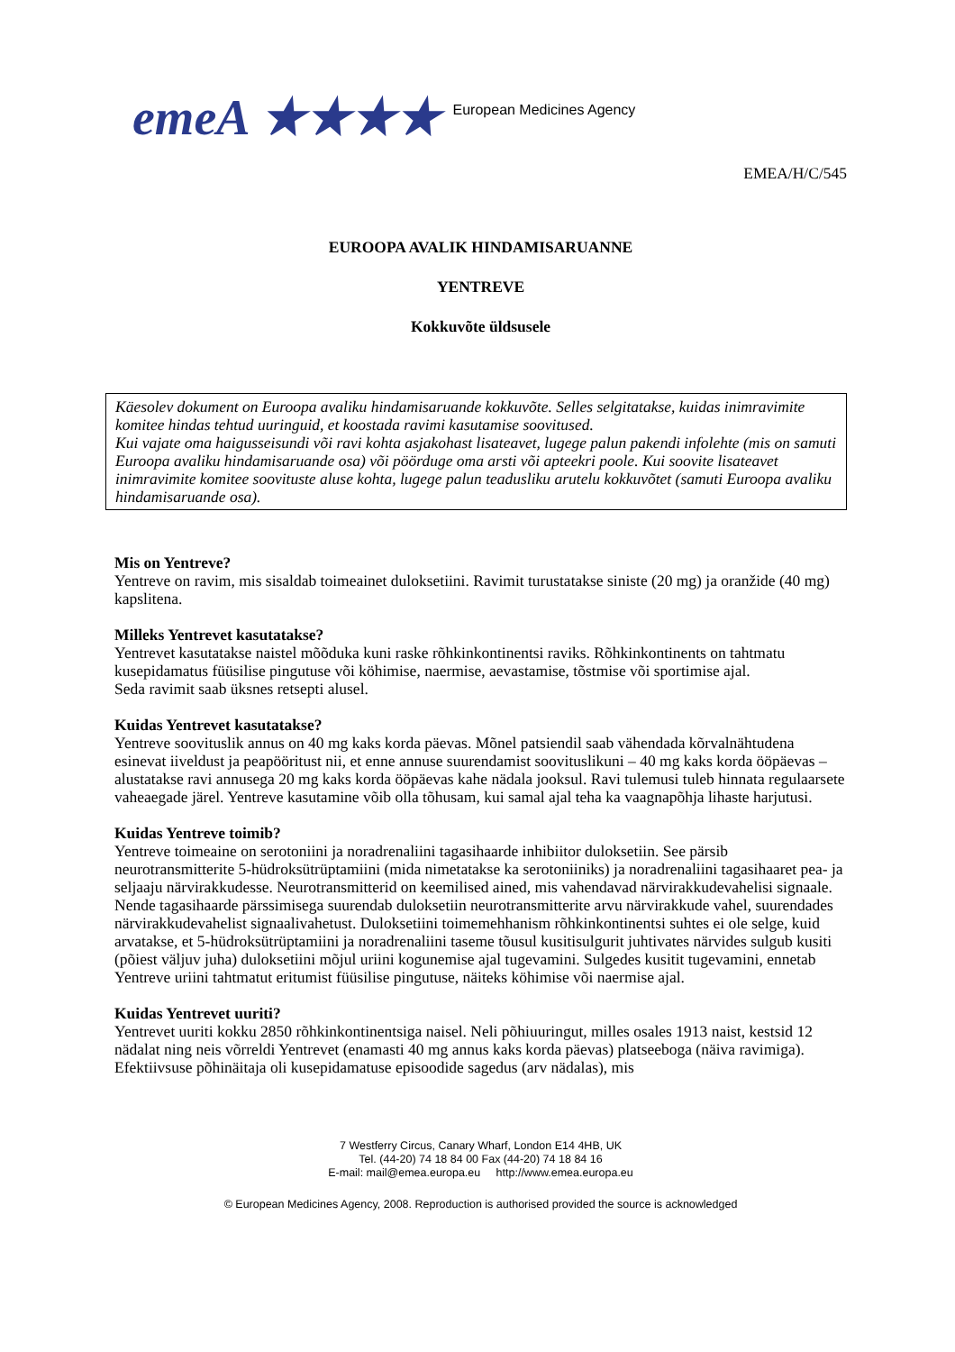emeA ★★★★ European Medicines Agency
EMEA/H/C/545
EUROOPA AVALIK HINDAMISARUANNE
YENTREVE
Kokkuvõte üldsusele
Käesolev dokument on Euroopa avaliku hindamisaruande kokkuvõte. Selles selgitatakse, kuidas inimravimite komitee hindas tehtud uuringuid, et koostada ravimi kasutamise soovitused.
Kui vajate oma haigusseisundi või ravi kohta asjakohast lisateavet, lugege palun pakendi infolehte (mis on samuti Euroopa avaliku hindamisaruande osa) või pöörduge oma arsti või apteekri poole. Kui soovite lisateavet inimravimite komitee soovituste aluse kohta, lugege palun teadusliku arutelu kokkuvõtet (samuti Euroopa avaliku hindamisaruande osa).
Mis on Yentreve?
Yentreve on ravim, mis sisaldab toimeainet duloksetiini. Ravimit turustatakse siniste (20 mg) ja oranžide (40 mg) kapslitena.
Milleks Yentrevet kasutatakse?
Yentrevet kasutatakse naistel mõõduka kuni raske rõhkinkontinentsi raviks. Rõhkinkontinents on tahtmatu kusepidamatus füüsilise pingutuse või köhimise, naermise, aevastamise, tõstmise või sportimise ajal.
Seda ravimit saab üksnes retsepti alusel.
Kuidas Yentrevet kasutatakse?
Yentreve soovituslik annus on 40 mg kaks korda päevas. Mõnel patsiendil saab vähendada kõrvalnähtudena esinevat iiveldust ja peapööritust nii, et enne annuse suurendamist soovituslikuni – 40 mg kaks korda ööpäevas – alustatakse ravi annusega 20 mg kaks korda ööpäevas kahe nädala jooksul. Ravi tulemusi tuleb hinnata regulaarsete vaheaegade järel. Yentreve kasutamine võib olla tõhusam, kui samal ajal teha ka vaagnapõhja lihaste harjutusi.
Kuidas Yentreve toimib?
Yentreve toimeaine on serotoniini ja noradrenaliini tagasihaarde inhibiitor duloksetiin. See pärsib neurotransmitterite 5-hüdroksütrüptamiini (mida nimetatakse ka serotoniiniks) ja noradrenaliini tagasihaaret pea- ja seljaaju närvirakkudesse. Neurotransmitterid on keemilised ained, mis vahendavad närvirakkudevahelisi signaale. Nende tagasihaarde pärssimisega suurendab duloksetiin neurotransmitterite arvu närvirakkude vahel, suurendades närvirakkudevahelist signaalivahetust. Duloksetiini toimemehhanism rõhkinkontinentsi suhtes ei ole selge, kuid arvatakse, et 5-hüdroksütrüptamiini ja noradrenaliini taseme tõusul kusitisulgurit juhtivates närvides sulgub kusiti (põiest väljuv juha) duloksetiini mõjul uriini kogunemise ajal tugevamini. Sulgedes kusitit tugevamini, ennetab Yentreve uriini tahtmatut eritumist füüsilise pingutuse, näiteks köhimise või naermise ajal.
Kuidas Yentrevet uuriti?
Yentrevet uuriti kokku 2850 rõhkinkontinentsiga naisel. Neli põhiuuringut, milles osales 1913 naist, kestsid 12 nädalat ning neis võrreldi Yentrevet (enamasti 40 mg annus kaks korda päevas) platseeboga (näiva ravimiga). Efektiivsuse põhinäitaja oli kusepidamatuse episoodide sagedus (arv nädalas), mis
7 Westferry Circus, Canary Wharf, London E14 4HB, UK
Tel. (44-20) 74 18 84 00 Fax (44-20) 74 18 84 16
E-mail: mail@emea.europa.eu http://www.emea.europa.eu
© European Medicines Agency, 2008. Reproduction is authorised provided the source is acknowledged